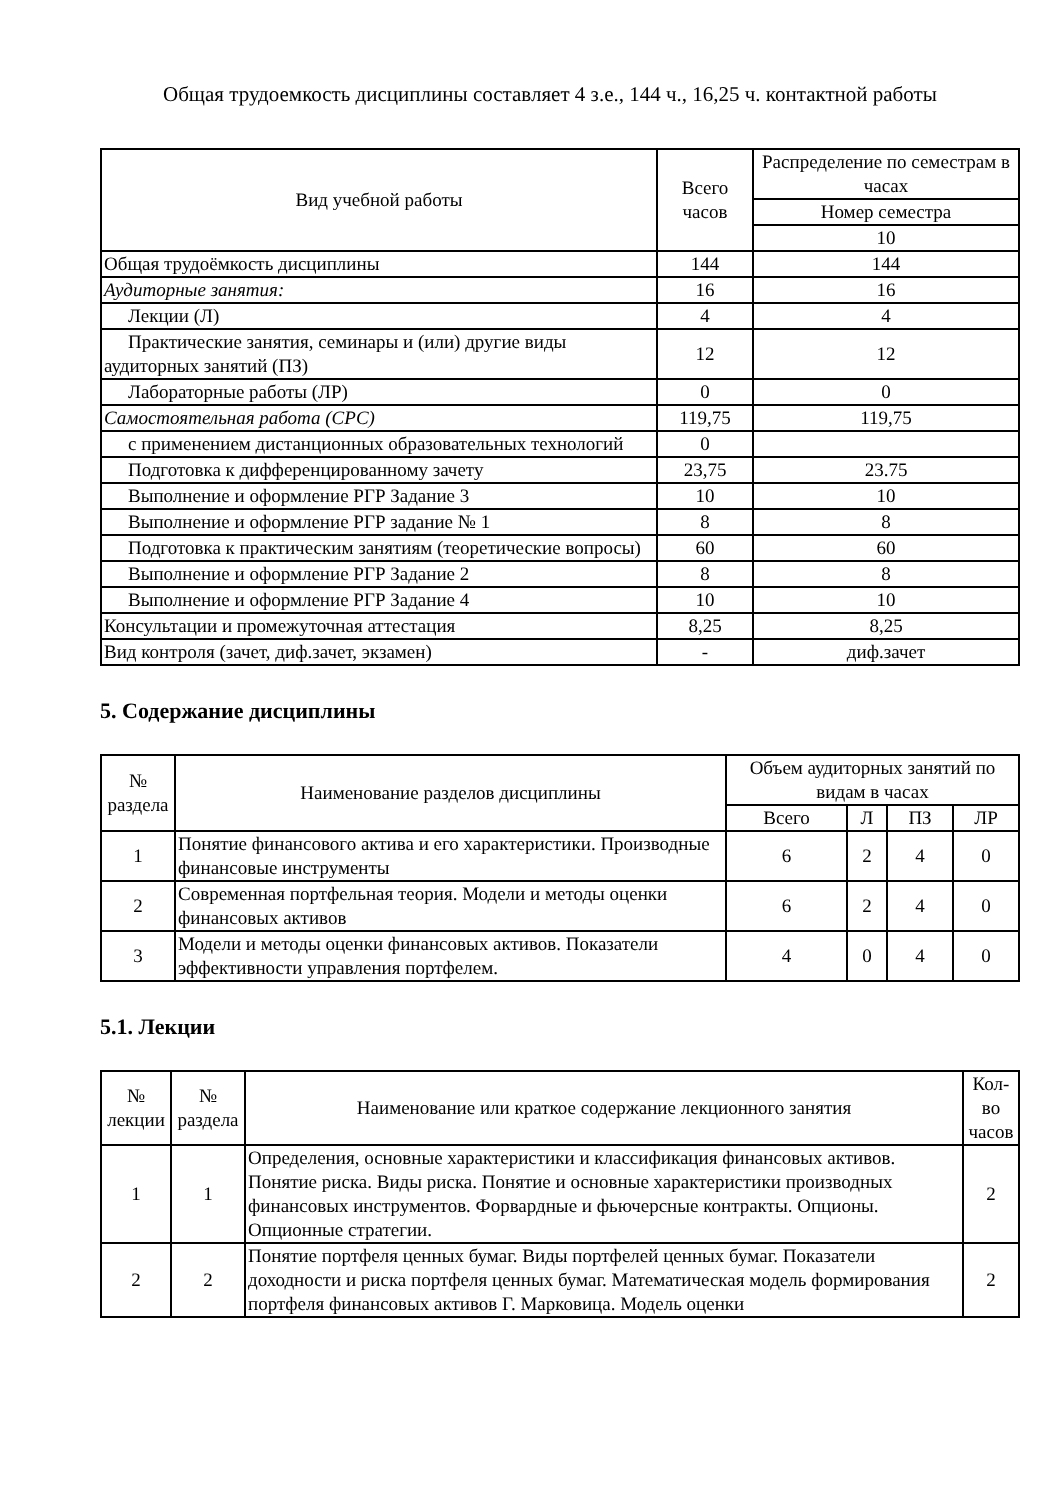Общая трудоемкость дисциплины составляет 4 з.е., 144 ч., 16,25 ч. контактной работы
| Вид учебной работы | Всего часов | Распределение по семестрам в часах |
| --- | --- | --- |
| | | Номер семестра |
| | | 10 |
| Общая трудоёмкость дисциплины | 144 | 144 |
| Аудиторные занятия: | 16 | 16 |
| Лекции (Л) | 4 | 4 |
| Практические занятия, семинары и (или) другие виды аудиторных занятий (ПЗ) | 12 | 12 |
| Лабораторные работы (ЛР) | 0 | 0 |
| Самостоятельная работа (СРС) | 119,75 | 119,75 |
| с применением дистанционных образовательных технологий | 0 | |
| Подготовка к дифференцированному зачету | 23,75 | 23.75 |
| Выполнение и оформление РГР Задание 3 | 10 | 10 |
| Выполнение и оформление РГР задание № 1 | 8 | 8 |
| Подготовка к практическим занятиям (теоретические вопросы) | 60 | 60 |
| Выполнение и оформление РГР Задание 2 | 8 | 8 |
| Выполнение и оформление РГР Задание 4 | 10 | 10 |
| Консультации и промежуточная аттестация | 8,25 | 8,25 |
| Вид контроля (зачет, диф.зачет, экзамен) | - | диф.зачет |
5. Содержание дисциплины
| № раздела | Наименование разделов дисциплины | Объем аудиторных занятий по видам в часах | | | |
| --- | --- | --- | --- | --- | --- |
| | | Всего | Л | ПЗ | ЛР |
| 1 | Понятие финансового актива и его характеристики. Производные финансовые инструменты | 6 | 2 | 4 | 0 |
| 2 | Современная портфельная теория. Модели и методы оценки финансовых активов | 6 | 2 | 4 | 0 |
| 3 | Модели и методы оценки финансовых активов. Показатели эффективности управления портфелем. | 4 | 0 | 4 | 0 |
5.1. Лекции
| № лекции | № раздела | Наименование или краткое содержание лекционного занятия | Кол-во часов |
| --- | --- | --- | --- |
| 1 | 1 | Определения, основные характеристики и классификация финансовых активов. Понятие риска. Виды риска. Понятие и основные характеристики производных финансовых инструментов. Форвардные и фьючерсные контракты. Опционы. Опционные стратегии. | 2 |
| 2 | 2 | Понятие портфеля ценных бумаг. Виды портфелей ценных бумаг. Показатели доходности и риска портфеля ценных бумаг. Математическая модель формирования портфеля финансовых активов Г. Марковица. Модель оценки | 2 |